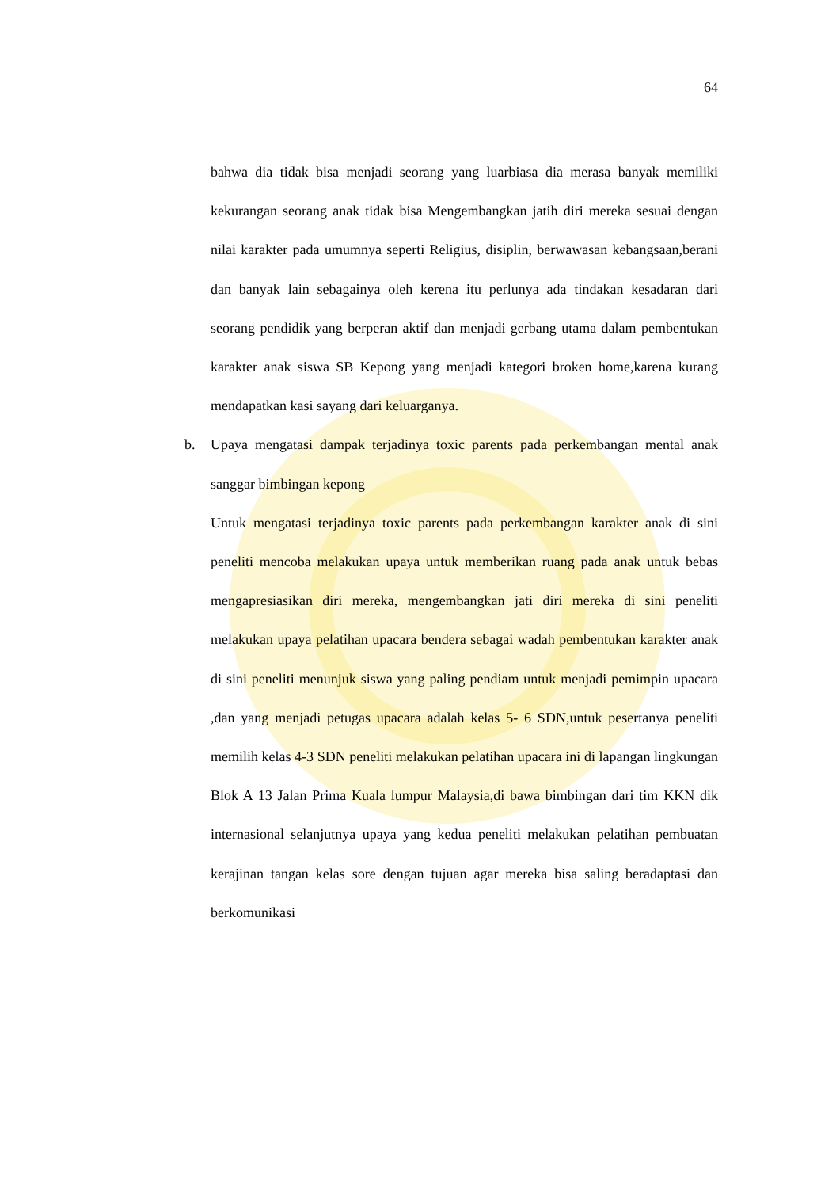64
bahwa dia tidak bisa menjadi seorang yang luarbiasa dia merasa banyak memiliki kekurangan seorang anak tidak bisa Mengembangkan jatih diri mereka sesuai dengan nilai karakter pada umumnya seperti Religius, disiplin, berwawasan kebangsaan,berani dan banyak lain sebagainya oleh kerena itu perlunya ada tindakan kesadaran dari seorang pendidik yang berperan aktif dan menjadi gerbang utama dalam pembentukan karakter anak siswa SB Kepong yang menjadi kategori broken home,karena kurang mendapatkan kasi sayang dari keluarganya.
b. Upaya mengatasi dampak terjadinya toxic parents pada perkembangan mental anak sanggar bimbingan kepong
Untuk mengatasi terjadinya toxic parents pada perkembangan karakter anak di sini peneliti mencoba melakukan upaya untuk memberikan ruang pada anak untuk bebas mengapresiasikan diri mereka, mengembangkan jati diri mereka di sini peneliti melakukan upaya pelatihan upacara bendera sebagai wadah pembentukan karakter anak di sini peneliti menunjuk siswa yang paling pendiam untuk menjadi pemimpin upacara ,dan yang menjadi petugas upacara adalah kelas 5- 6 SDN,untuk pesertanya peneliti memilih kelas 4-3 SDN peneliti melakukan pelatihan upacara ini di lapangan lingkungan Blok A 13 Jalan Prima Kuala lumpur Malaysia,di bawa bimbingan dari tim KKN dik internasional selanjutnya upaya yang kedua peneliti melakukan pelatihan pembuatan kerajinan tangan kelas sore dengan tujuan agar mereka bisa saling beradaptasi dan berkomunikasi